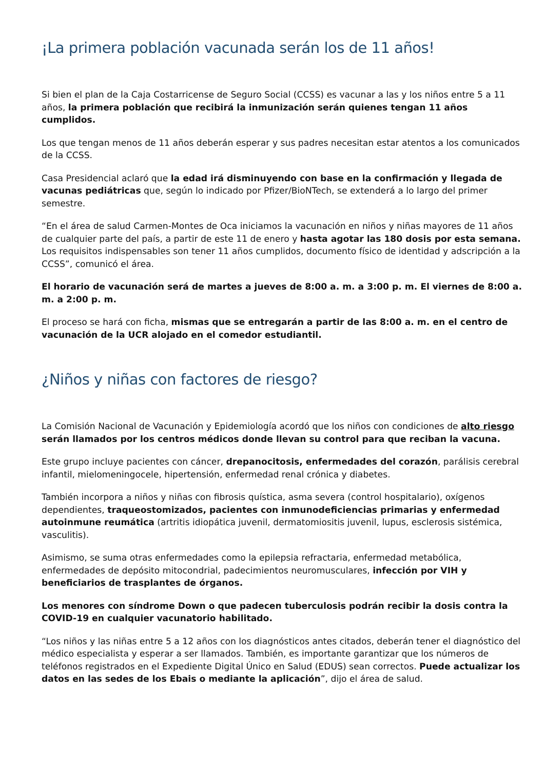¡La primera población vacunada serán los de 11 años!
Si bien el plan de la Caja Costarricense de Seguro Social (CCSS) es vacunar a las y los niños entre 5 a 11 años, la primera población que recibirá la inmunización serán quienes tengan 11 años cumplidos.
Los que tengan menos de 11 años deberán esperar y sus padres necesitan estar atentos a los comunicados de la CCSS.
Casa Presidencial aclaró que la edad irá disminuyendo con base en la confirmación y llegada de vacunas pediátricas que, según lo indicado por Pfizer/BioNTech, se extenderá a lo largo del primer semestre.
“En el área de salud Carmen-Montes de Oca iniciamos la vacunación en niños y niñas mayores de 11 años de cualquier parte del país, a partir de este 11 de enero y hasta agotar las 180 dosis por esta semana. Los requisitos indispensables son tener 11 años cumplidos, documento físico de identidad y adscripción a la CCSS”, comunicó el área.
El horario de vacunación será de martes a jueves de 8:00 a. m. a 3:00 p. m. El viernes de 8:00 a. m. a 2:00 p. m.
El proceso se hará con ficha, mismas que se entregarán a partir de las 8:00 a. m. en el centro de vacunación de la UCR alojado en el comedor estudiantil.
¿Niños y niñas con factores de riesgo?
La Comisión Nacional de Vacunación y Epidemiología acordó que los niños con condiciones de alto riesgo serán llamados por los centros médicos donde llevan su control para que reciban la vacuna.
Este grupo incluye pacientes con cáncer, drepanocitosis, enfermedades del corazón, parálisis cerebral infantil, mielomeningocele, hipertensión, enfermedad renal crónica y diabetes.
También incorpora a niños y niñas con fibrosis quística, asma severa (control hospitalario), oxígenos dependientes, traqueostomizados, pacientes con inmunodeficiencias primarias y enfermedad autoinmune reumática (artritis idiopática juvenil, dermatomiositis juvenil, lupus, esclerosis sistémica, vasculitis).
Asimismo, se suma otras enfermedades como la epilepsia refractaria, enfermedad metabólica, enfermedades de depósito mitocondrial, padecimientos neuromusculares, infección por VIH y beneficiarios de trasplantes de órganos.
Los menores con síndrome Down o que padecen tuberculosis podrán recibir la dosis contra la COVID-19 en cualquier vacunatorio habilitado.
“Los niños y las niñas entre 5 a 12 años con los diagnósticos antes citados, deberán tener el diagnóstico del médico especialista y esperar a ser llamados. También, es importante garantizar que los números de teléfonos registrados en el Expediente Digital Único en Salud (EDUS) sean correctos. Puede actualizar los datos en las sedes de los Ebais o mediante la aplicación”, dijo el área de salud.